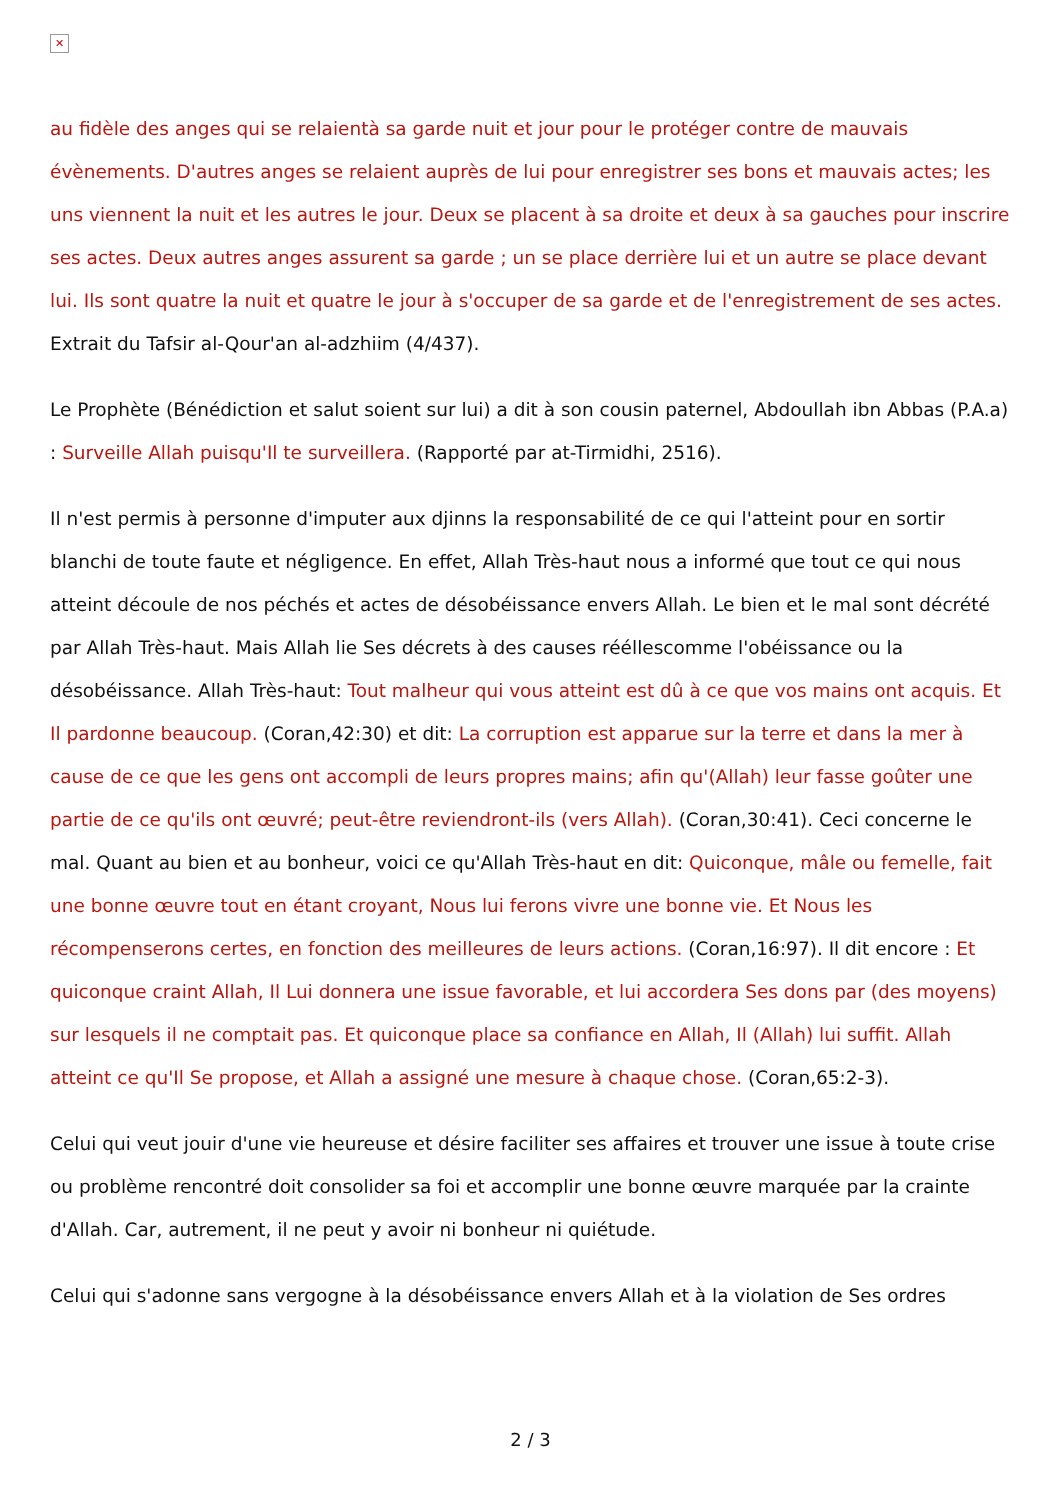✕
au fidèle des anges qui se relaientà sa garde nuit et jour pour le protéger contre de mauvais évènements. D'autres anges se relaient auprès de lui pour enregistrer ses bons et mauvais actes; les uns viennent la nuit et les autres le jour. Deux se placent à sa droite et deux à sa gauches pour inscrire ses actes. Deux autres anges assurent sa garde ; un se place derrière lui et un autre se place devant lui. Ils sont quatre la nuit et quatre le jour à s'occuper de sa garde et de l'enregistrement de ses actes. Extrait du Tafsir al-Qour'an al-adzhiim (4/437).
Le Prophète (Bénédiction et salut soient sur lui) a dit à son cousin paternel, Abdoullah ibn Abbas (P.A.a) : Surveille Allah puisqu'Il te surveillera. (Rapporté par at-Tirmidhi, 2516).
Il n'est permis à personne d'imputer aux djinns la responsabilité de ce qui l'atteint pour en sortir blanchi de toute faute et négligence. En effet, Allah Très-haut nous a informé que tout ce qui nous atteint découle de nos péchés et actes de désobéissance envers Allah. Le bien et le mal sont décrété par Allah Très-haut. Mais Allah lie Ses décrets à des causes rééllescomme l'obéissance ou la désobéissance. Allah Très-haut: Tout malheur qui vous atteint est dû à ce que vos mains ont acquis. Et Il pardonne beaucoup. (Coran,42:30) et dit: La corruption est apparue sur la terre et dans la mer à cause de ce que les gens ont accompli de leurs propres mains; afin qu'(Allah) leur fasse goûter une partie de ce qu'ils ont œuvré; peut-être reviendront-ils (vers Allah). (Coran,30:41). Ceci concerne le mal. Quant au bien et au bonheur, voici ce qu'Allah Très-haut en dit: Quiconque, mâle ou femelle, fait une bonne œuvre tout en étant croyant, Nous lui ferons vivre une bonne vie. Et Nous les récompenserons certes, en fonction des meilleures de leurs actions. (Coran,16:97). Il dit encore : Et quiconque craint Allah, Il Lui donnera une issue favorable, et lui accordera Ses dons par (des moyens) sur lesquels il ne comptait pas. Et quiconque place sa confiance en Allah, Il (Allah) lui suffit. Allah atteint ce qu'Il Se propose, et Allah a assigné une mesure à chaque chose. (Coran,65:2-3).
Celui qui veut jouir d'une vie heureuse et désire faciliter ses affaires et trouver une issue à toute crise ou problème rencontré doit consolider sa foi et accomplir une bonne œuvre marquée par la crainte d'Allah. Car, autrement, il ne peut y avoir ni bonheur ni quiétude.
Celui qui s'adonne sans vergogne à la désobéissance envers Allah et à la violation de Ses ordres
2 / 3